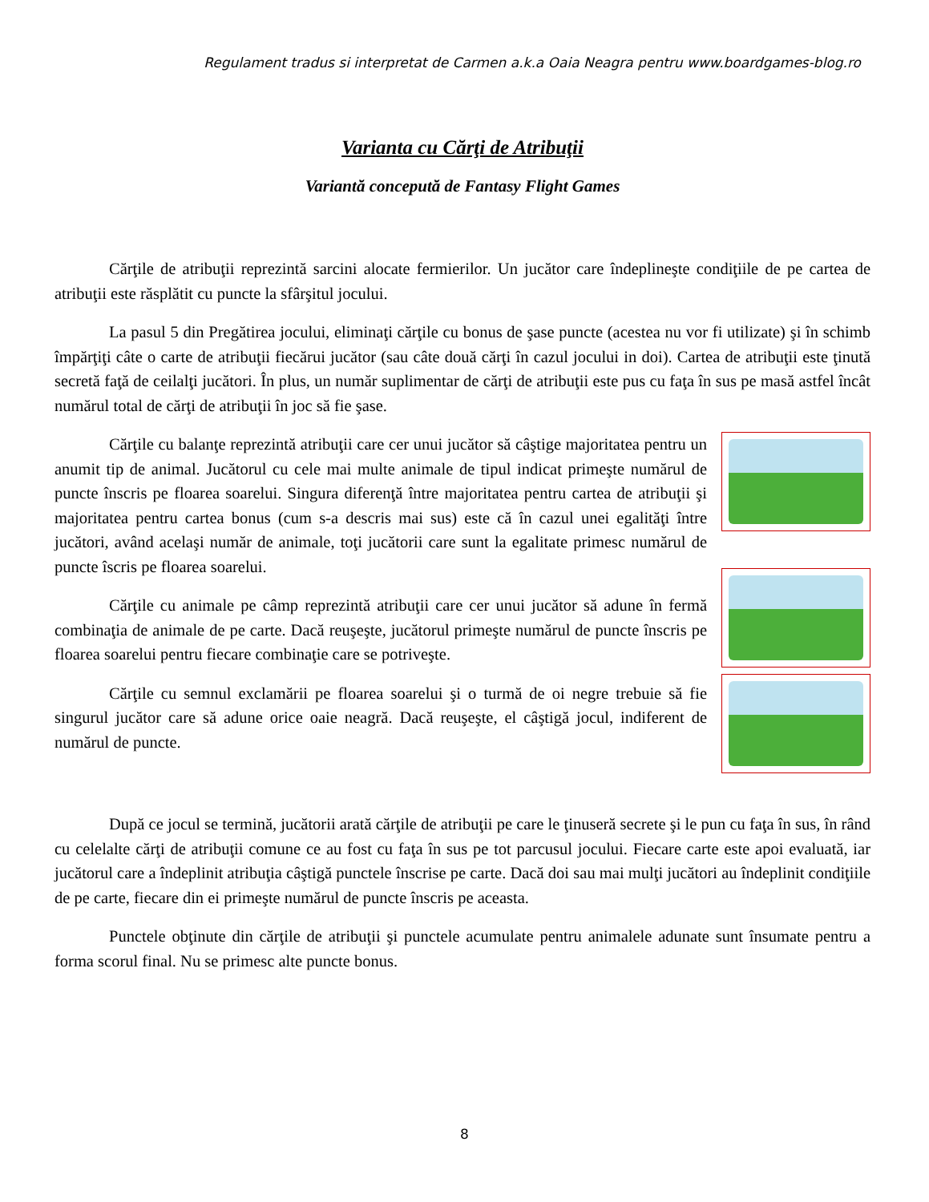Regulament tradus si interpretat de Carmen a.k.a Oaia Neagra pentru www.boardgames-blog.ro
Varianta cu Cărţi de Atribuţii
Variantă concepută de Fantasy Flight Games
Cărţile de atribuţii reprezintă sarcini alocate fermierilor. Un jucător care îndeplineşte condiţiile de pe cartea de atribuţii este răsplătit cu puncte la sfârşitul jocului.
La pasul 5 din Pregătirea jocului, eliminaţi cărţile cu bonus de şase puncte (acestea nu vor fi utilizate) şi în schimb împărţiţi câte o carte de atribuţii fiecărui jucător (sau câte două cărţi în cazul jocului in doi). Cartea de atribuţii este ţinută secretă faţă de ceilalţi jucători. În plus, un număr suplimentar de cărţi de atribuţii este pus cu faţa în sus pe masă astfel încât numărul total de cărţi de atribuţii în joc să fie şase.
Cărţile cu balanţe reprezintă atribuţii care cer unui jucător să câştige majoritatea pentru un anumit tip de animal. Jucătorul cu cele mai multe animale de tipul indicat primeşte numărul de puncte înscris pe floarea soarelui. Singura diferenţă între majoritatea pentru cartea de atribuţii şi majoritatea pentru cartea bonus (cum s-a descris mai sus) este că în cazul unei egalităţi între jucători, având acelaşi număr de animale, toţi jucătorii care sunt la egalitate primesc numărul de puncte îscris pe floarea soarelui.
Cărţile cu animale pe câmp reprezintă atribuţii care cer unui jucător să adune în fermă combinaţia de animale de pe carte. Dacă reuşeşte, jucătorul primeşte numărul de puncte înscris pe floarea soarelui pentru fiecare combinaţie care se potriveşte.
Cărţile cu semnul exclamării pe floarea soarelui şi o turmă de oi negre trebuie să fie singurul jucător care să adune orice oaie neagră. Dacă reuşeşte, el câştigă jocul, indiferent de numărul de puncte.
După ce jocul se termină, jucătorii arată cărţile de atribuţii pe care le ţinuseră secrete şi le pun cu faţa în sus, în rând cu celelalte cărţi de atribuţii comune ce au fost cu faţa în sus pe tot parcusul jocului. Fiecare carte este apoi evaluată, iar jucătorul care a îndeplinit atribuţia câştigă punctele înscrise pe carte. Dacă doi sau mai mulţi jucători au îndeplinit condiţiile de pe carte, fiecare din ei primeşte numărul de puncte înscris pe aceasta.
Punctele obţinute din cărţile de atribuţii şi punctele acumulate pentru animalele adunate sunt însumate pentru a forma scorul final. Nu se primesc alte puncte bonus.
8